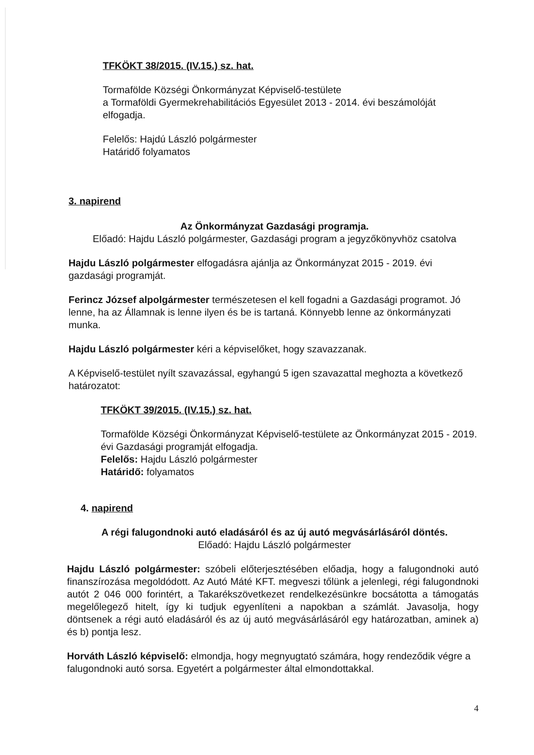TFKÖKT 38/2015. (IV.15.) sz. hat.
Tormafölde Községi Önkormányzat Képviselő-testülete
a Tormaföldi Gyermekrehabilitációs Egyesület 2013 - 2014. évi beszámolóját elfogadja.
Felelős: Hajdú László polgármester
Határidő folyamatos
3. napirend
Az Önkormányzat Gazdasági programja.
Előadó: Hajdu László polgármester, Gazdasági program a jegyzőkönyvhöz csatolva
Hajdu László polgármester elfogadásra ajánlja az Önkormányzat 2015 - 2019. évi gazdasági programját.
Ferincz József alpolgármester természetesen el kell fogadni a Gazdasági programot. Jó lenne, ha az Államnak is lenne ilyen és be is tartaná. Könnyebb lenne az önkormányzati munka.
Hajdu László polgármester kéri a képviselőket, hogy szavazzanak.
A Képviselő-testület nyílt szavazással, egyhangú 5 igen szavazattal meghozta a következő határozatot:
TFKÖKT 39/2015. (IV.15.) sz. hat.
Tormafölde Községi Önkormányzat Képviselő-testülete az Önkormányzat 2015 - 2019. évi Gazdasági programját elfogadja.
Felelős: Hajdu László polgármester
Határidő: folyamatos
4. napirend
A régi falugondnoki autó eladásáról és az új autó megvásárlásáról döntés.
Előadó: Hajdu László polgármester
Hajdu László polgármester: szóbeli előterjesztésében előadja, hogy a falugondnoki autó finanszírozása megoldódott. Az Autó Máté KFT. megveszi tőlünk a jelenlegi, régi falugondnoki autót 2 046 000 forintért, a Takarékszövetkezet rendelkezésünkre bocsátotta a támogatás megelőlegező hitelt, így ki tudjuk egyenlíteni a napokban a számlát. Javasolja, hogy döntsenek a régi autó eladásáról és az új autó megvásárlásáról egy határozatban, aminek a) és b) pontja lesz.
Horváth László képviselő: elmondja, hogy megnyugtató számára, hogy rendeződik végre a falugondnoki autó sorsa. Egyetért a polgármester által elmondottakkal.
4